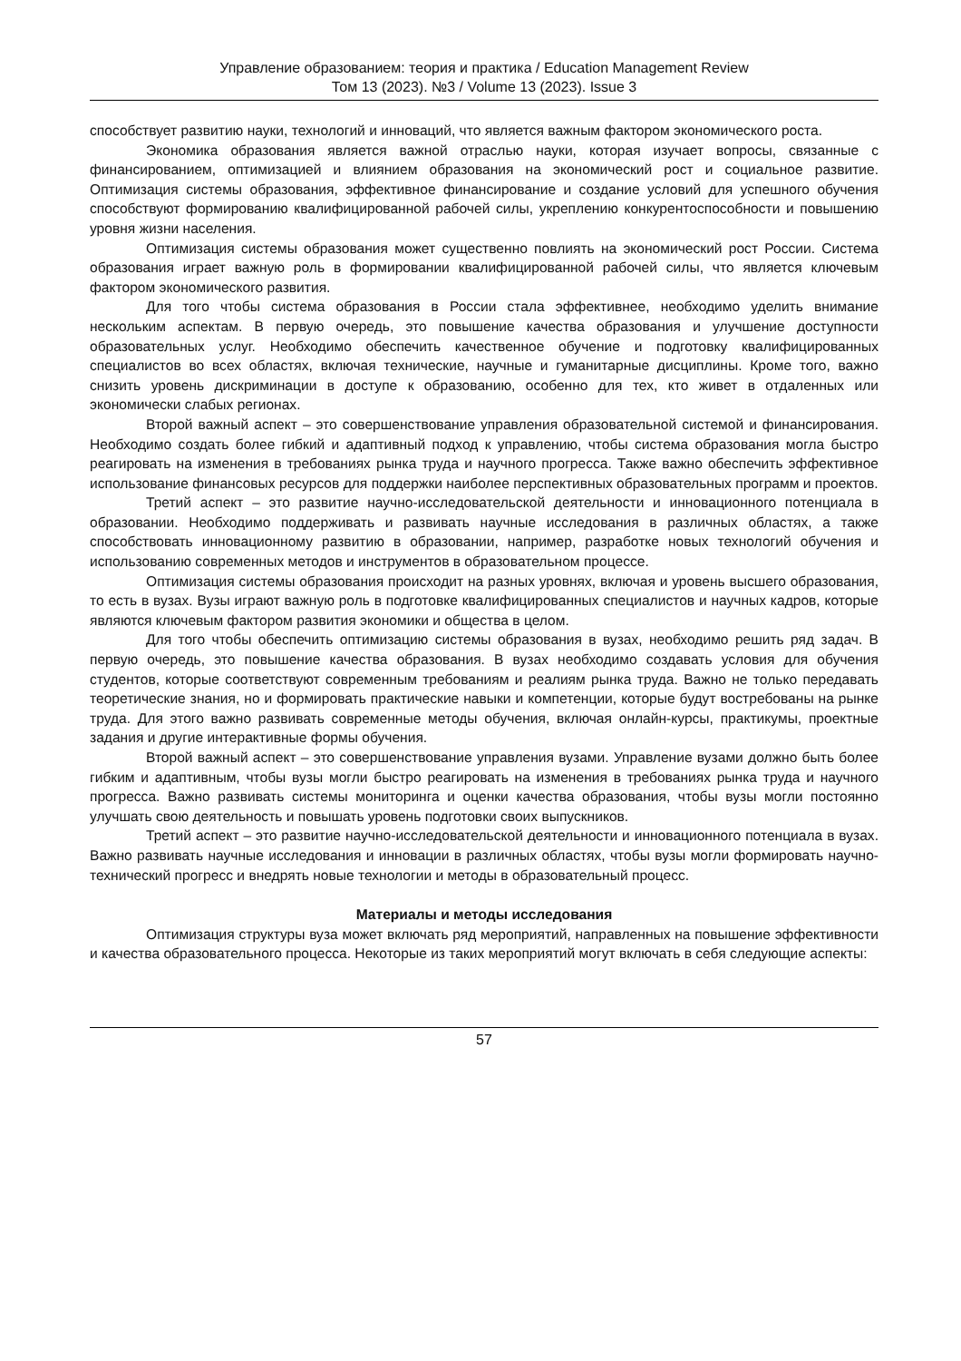Управление образованием: теория и практика / Education Management Review
Том 13 (2023). №3 / Volume 13 (2023). Issue 3
способствует развитию науки, технологий и инноваций, что является важным фактором экономического роста.
Экономика образования является важной отраслью науки, которая изучает вопросы, связанные с финансированием, оптимизацией и влиянием образования на экономический рост и социальное развитие. Оптимизация системы образования, эффективное финансирование и создание условий для успешного обучения способствуют формированию квалифицированной рабочей силы, укреплению конкурентоспособности и повышению уровня жизни населения.
Оптимизация системы образования может существенно повлиять на экономический рост России. Система образования играет важную роль в формировании квалифицированной рабочей силы, что является ключевым фактором экономического развития.
Для того чтобы система образования в России стала эффективнее, необходимо уделить внимание нескольким аспектам. В первую очередь, это повышение качества образования и улучшение доступности образовательных услуг. Необходимо обеспечить качественное обучение и подготовку квалифицированных специалистов во всех областях, включая технические, научные и гуманитарные дисциплины. Кроме того, важно снизить уровень дискриминации в доступе к образованию, особенно для тех, кто живет в отдаленных или экономически слабых регионах.
Второй важный аспект – это совершенствование управления образовательной системой и финансирования. Необходимо создать более гибкий и адаптивный подход к управлению, чтобы система образования могла быстро реагировать на изменения в требованиях рынка труда и научного прогресса. Также важно обеспечить эффективное использование финансовых ресурсов для поддержки наиболее перспективных образовательных программ и проектов.
Третий аспект – это развитие научно-исследовательской деятельности и инновационного потенциала в образовании. Необходимо поддерживать и развивать научные исследования в различных областях, а также способствовать инновационному развитию в образовании, например, разработке новых технологий обучения и использованию современных методов и инструментов в образовательном процессе.
Оптимизация системы образования происходит на разных уровнях, включая и уровень высшего образования, то есть в вузах. Вузы играют важную роль в подготовке квалифицированных специалистов и научных кадров, которые являются ключевым фактором развития экономики и общества в целом.
Для того чтобы обеспечить оптимизацию системы образования в вузах, необходимо решить ряд задач. В первую очередь, это повышение качества образования. В вузах необходимо создавать условия для обучения студентов, которые соответствуют современным требованиям и реалиям рынка труда. Важно не только передавать теоретические знания, но и формировать практические навыки и компетенции, которые будут востребованы на рынке труда. Для этого важно развивать современные методы обучения, включая онлайн-курсы, практикумы, проектные задания и другие интерактивные формы обучения.
Второй важный аспект – это совершенствование управления вузами. Управление вузами должно быть более гибким и адаптивным, чтобы вузы могли быстро реагировать на изменения в требованиях рынка труда и научного прогресса. Важно развивать системы мониторинга и оценки качества образования, чтобы вузы могли постоянно улучшать свою деятельность и повышать уровень подготовки своих выпускников.
Третий аспект – это развитие научно-исследовательской деятельности и инновационного потенциала в вузах. Важно развивать научные исследования и инновации в различных областях, чтобы вузы могли формировать научно-технический прогресс и внедрять новые технологии и методы в образовательный процесс.
Материалы и методы исследования
Оптимизация структуры вуза может включать ряд мероприятий, направленных на повышение эффективности и качества образовательного процесса. Некоторые из таких мероприятий могут включать в себя следующие аспекты:
57